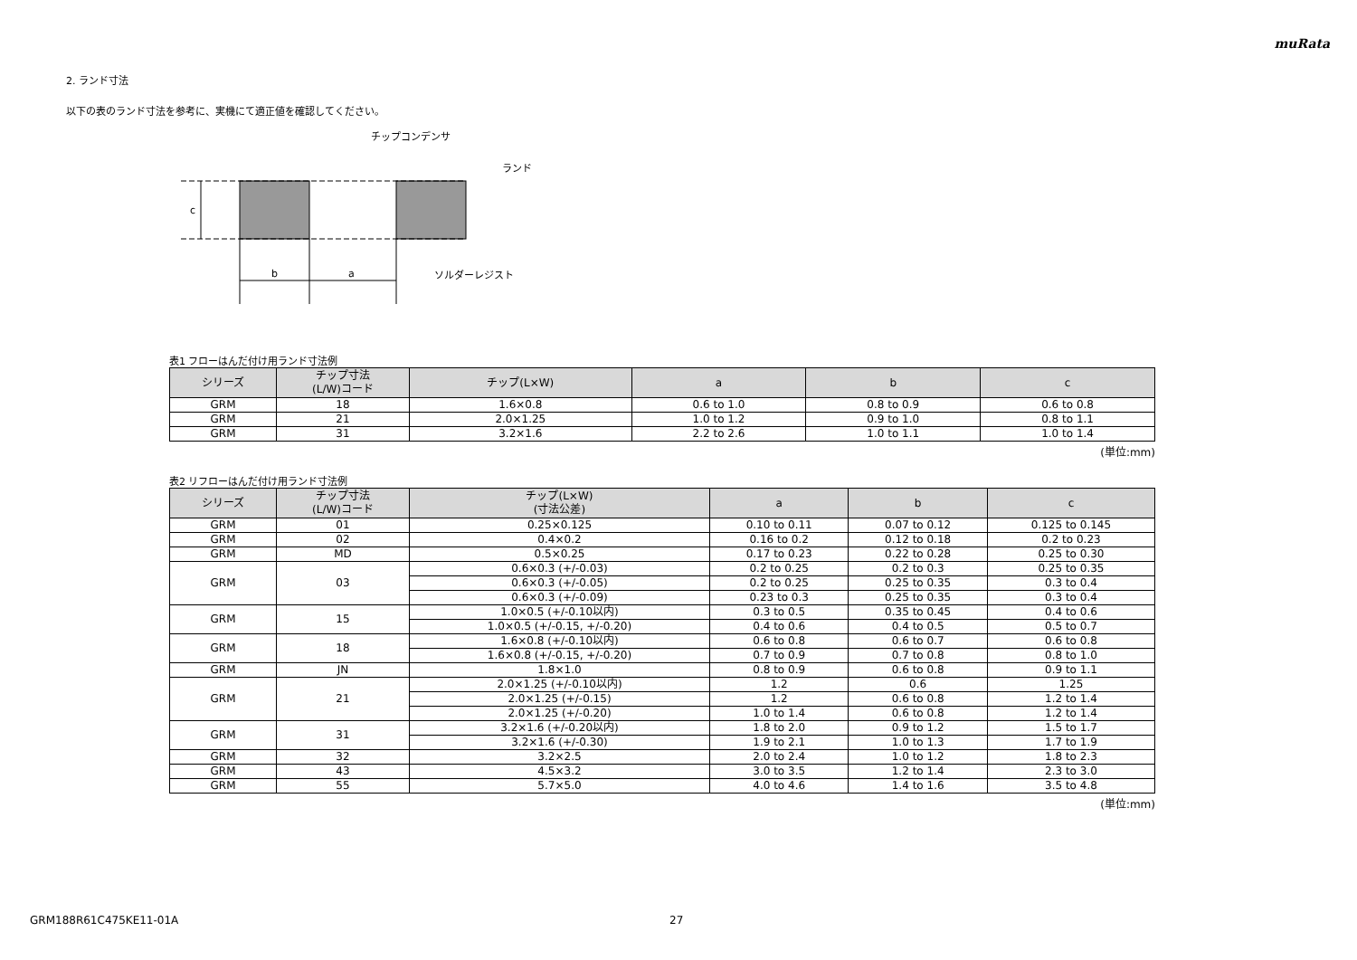muRata
2. ランド寸法
以下の表のランド寸法を参考に、実機にて適正値を確認してください。
c
b
a
チップコンデンサ
ランド
ソルダーレジスト
表1 フローはんだ付け用ランド寸法例
| シリーズ | チップ寸法 (L/W)コード | チップ(L×W) | a | b | c |
| --- | --- | --- | --- | --- | --- |
| GRM | 18 | 1.6×0.8 | 0.6 to 1.0 | 0.8 to 0.9 | 0.6 to 0.8 |
| GRM | 21 | 2.0×1.25 | 1.0 to 1.2 | 0.9 to 1.0 | 0.8 to 1.1 |
| GRM | 31 | 3.2×1.6 | 2.2 to 2.6 | 1.0 to 1.1 | 1.0 to 1.4 |
(単位:mm)
表2 リフローはんだ付け用ランド寸法例
| シリーズ | チップ寸法 (L/W)コード | チップ(L×W) (寸法公差) | a | b | c |
| --- | --- | --- | --- | --- | --- |
| GRM | 01 | 0.25×0.125 | 0.10 to 0.11 | 0.07 to 0.12 | 0.125 to 0.145 |
| GRM | 02 | 0.4×0.2 | 0.16 to 0.2 | 0.12 to 0.18 | 0.2 to 0.23 |
| GRM | MD | 0.5×0.25 | 0.17 to 0.23 | 0.22 to 0.28 | 0.25 to 0.30 |
| GRM | 03 | 0.6×0.3 (+/-0.03) | 0.2 to 0.25 | 0.2 to 0.3 | 0.25 to 0.35 |
| | | 0.6×0.3 (+/-0.05) | 0.2 to 0.25 | 0.25 to 0.35 | 0.3 to 0.4 |
| | | 0.6×0.3 (+/-0.09) | 0.23 to 0.3 | 0.25 to 0.35 | 0.3 to 0.4 |
| GRM | 15 | 1.0×0.5 (+/-0.10以内) | 0.3 to 0.5 | 0.35 to 0.45 | 0.4 to 0.6 |
| | | 1.0×0.5 (+/-0.15, +/-0.20) | 0.4 to 0.6 | 0.4 to 0.5 | 0.5 to 0.7 |
| GRM | 18 | 1.6×0.8 (+/-0.10以内) | 0.6 to 0.8 | 0.6 to 0.7 | 0.6 to 0.8 |
| | | 1.6×0.8 (+/-0.15, +/-0.20) | 0.7 to 0.9 | 0.7 to 0.8 | 0.8 to 1.0 |
| GRM | JN | 1.8×1.0 | 0.8 to 0.9 | 0.6 to 0.8 | 0.9 to 1.1 |
| GRM | 21 | 2.0×1.25 (+/-0.10以内) | 1.2 | 0.6 | 1.25 |
| | | 2.0×1.25 (+/-0.15) | 1.2 | 0.6 to 0.8 | 1.2 to 1.4 |
| | | 2.0×1.25 (+/-0.20) | 1.0 to 1.4 | 0.6 to 0.8 | 1.2 to 1.4 |
| GRM | 31 | 3.2×1.6 (+/-0.20以内) | 1.8 to 2.0 | 0.9 to 1.2 | 1.5 to 1.7 |
| | | 3.2×1.6 (+/-0.30) | 1.9 to 2.1 | 1.0 to 1.3 | 1.7 to 1.9 |
| GRM | 32 | 3.2×2.5 | 2.0 to 2.4 | 1.0 to 1.2 | 1.8 to 2.3 |
| GRM | 43 | 4.5×3.2 | 3.0 to 3.5 | 1.2 to 1.4 | 2.3 to 3.0 |
| GRM | 55 | 5.7×5.0 | 4.0 to 4.6 | 1.4 to 1.6 | 3.5 to 4.8 |
(単位:mm)
GRM188R61C475KE11-01A 27